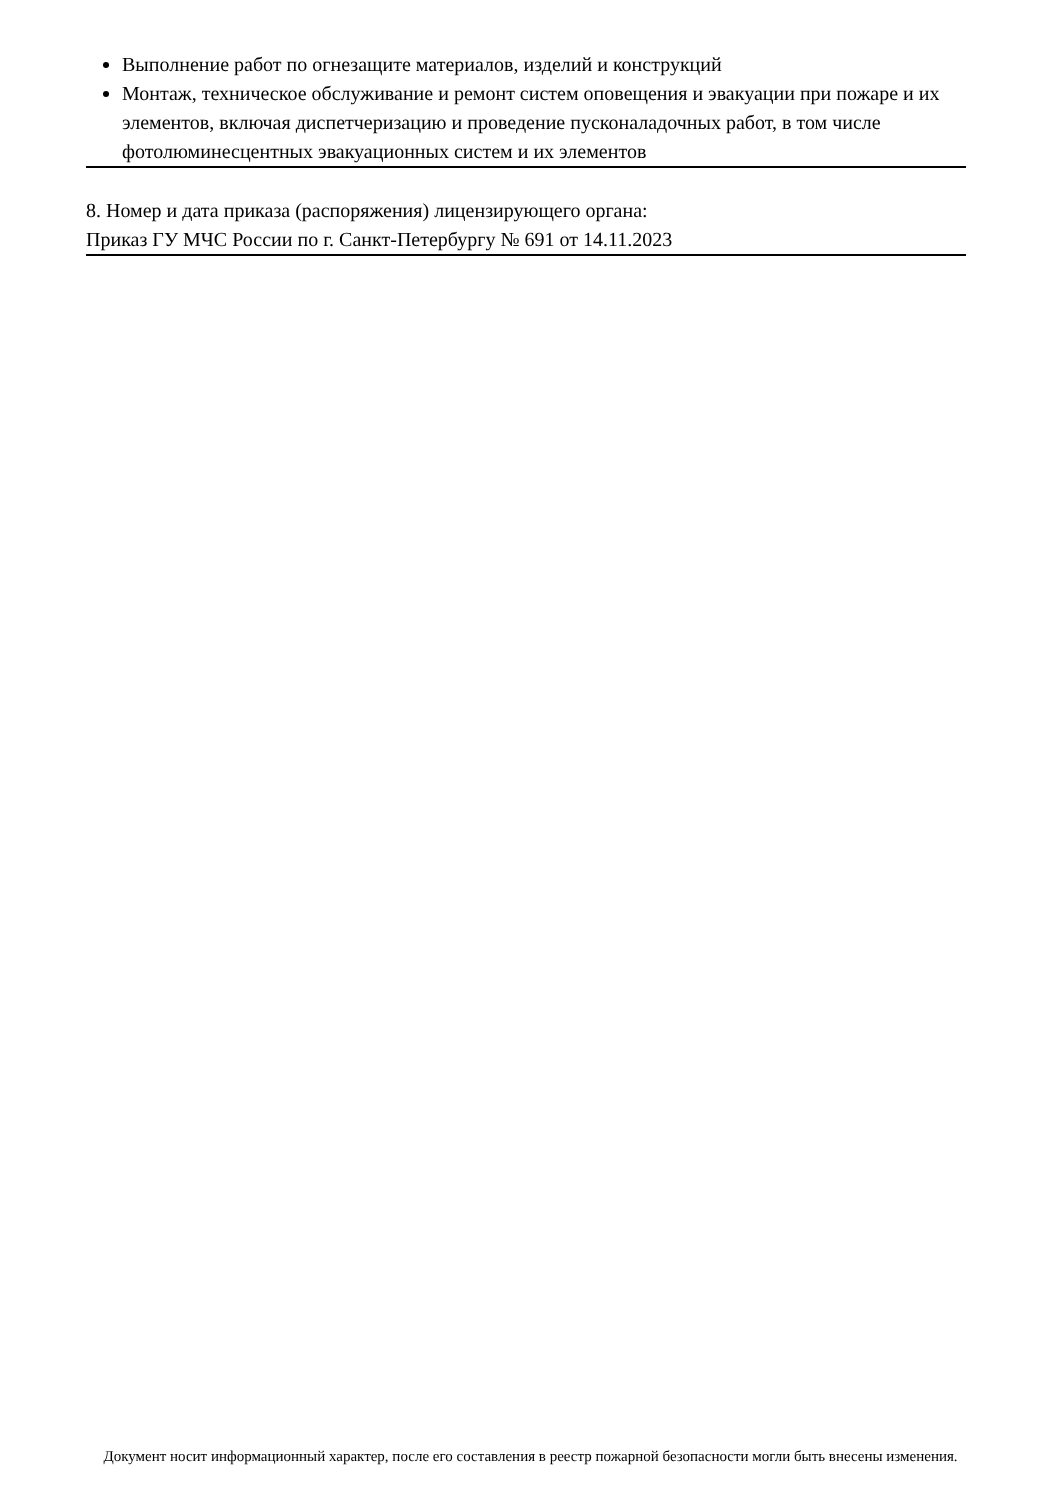Выполнение работ по огнезащите материалов, изделий и конструкций
Монтаж, техническое обслуживание и ремонт систем оповещения и эвакуации при пожаре и их элементов, включая диспетчеризацию и проведение пусконаладочных работ, в том числе фотолюминесцентных эвакуационных систем и их элементов
8. Номер и дата приказа (распоряжения) лицензирующего органа:
Приказ ГУ МЧС России по г. Санкт-Петербургу № 691 от 14.11.2023
Документ носит информационный характер, после его составления в реестр пожарной безопасности могли быть внесены изменения.